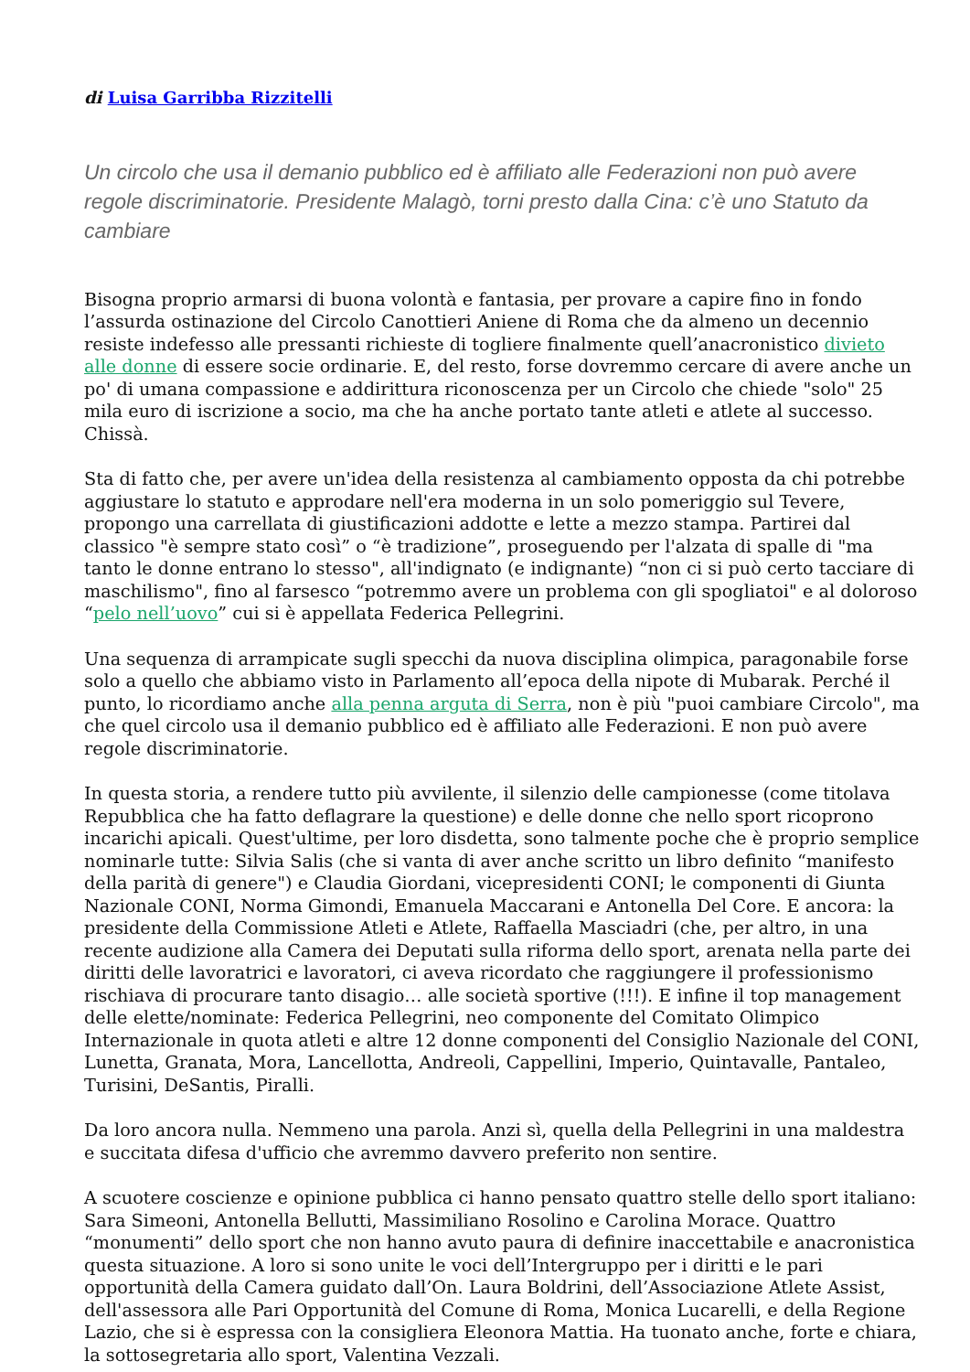di Luisa Garribba Rizzitelli
Un circolo che usa il demanio pubblico ed è affiliato alle Federazioni non può avere regole discriminatorie. Presidente Malagò, torni presto dalla Cina: c’è uno Statuto da cambiare
Bisogna proprio armarsi di buona volontà e fantasia, per provare a capire fino in fondo l’assurda ostinazione del Circolo Canottieri Aniene di Roma che da almeno un decennio resiste indefesso alle pressanti richieste di togliere finalmente quell’anacronistico divieto alle donne di essere socie ordinarie. E, del resto, forse dovremmo cercare di avere anche un po' di umana compassione e addirittura riconoscenza per un Circolo che chiede "solo" 25 mila euro di iscrizione a socio, ma che ha anche portato tante atleti e atlete al successo. Chissà.
Sta di fatto che, per avere un'idea della resistenza al cambiamento opposta da chi potrebbe aggiustare lo statuto e approdare nell'era moderna in un solo pomeriggio sul Tevere, propongo una carrellata di giustificazioni addotte e lette a mezzo stampa. Partirei dal classico "è sempre stato così” o “è tradizione”, proseguendo per l'alzata di spalle di "ma tanto le donne entrano lo stesso", all'indignato (e indignante) “non ci si può certo tacciare di maschilismo", fino al farsesco “potremmo avere un problema con gli spogliatoi" e al doloroso “pelo nell’uovo” cui si è appellata Federica Pellegrini.
Una sequenza di arrampicate sugli specchi da nuova disciplina olimpica, paragonabile forse solo a quello che abbiamo visto in Parlamento all’epoca della nipote di Mubarak. Perché il punto, lo ricordiamo anche alla penna arguta di Serra, non è più "puoi cambiare Circolo", ma che quel circolo usa il demanio pubblico ed è affiliato alle Federazioni. E non può avere regole discriminatorie.
In questa storia, a rendere tutto più avvilente, il silenzio delle campionesse (come titolava Repubblica che ha fatto deflagrare la questione) e delle donne che nello sport ricoprono incarichi apicali. Quest'ultime, per loro disdetta, sono talmente poche che è proprio semplice nominarle tutte: Silvia Salis (che si vanta di aver anche scritto un libro definito “manifesto della parità di genere") e Claudia Giordani, vicepresidenti CONI; le componenti di Giunta Nazionale CONI, Norma Gimondi, Emanuela Maccarani e Antonella Del Core. E ancora: la presidente della Commissione Atleti e Atlete, Raffaella Masciadri (che, per altro, in una recente audizione alla Camera dei Deputati sulla riforma dello sport, arenata nella parte dei diritti delle lavoratrici e lavoratori, ci aveva ricordato che raggiungere il professionismo rischiava di procurare tanto disagio… alle società sportive (!!!). E infine il top management delle elette/nominate: Federica Pellegrini, neo componente del Comitato Olimpico Internazionale in quota atleti e altre 12 donne componenti del Consiglio Nazionale del CONI, Lunetta, Granata, Mora, Lancellotta, Andreoli, Cappellini, Imperio, Quintavalle, Pantaleo, Turisini, DeSantis, Piralli.
Da loro ancora nulla. Nemmeno una parola. Anzi sì, quella della Pellegrini in una maldestra e succitata difesa d'ufficio che avremmo davvero preferito non sentire.
A scuotere coscienze e opinione pubblica ci hanno pensato quattro stelle dello sport italiano: Sara Simeoni, Antonella Bellutti, Massimiliano Rosolino e Carolina Morace. Quattro “monumenti” dello sport che non hanno avuto paura di definire inaccettabile e anacronistica questa situazione. A loro si sono unite le voci dell’Intergruppo per i diritti e le pari opportunità della Camera guidato dall’On. Laura Boldrini, dell’Associazione Atlete Assist, dell'assessora alle Pari Opportunità del Comune di Roma, Monica Lucarelli, e della Regione Lazio, che si è espressa con la consigliera Eleonora Mattia. Ha tuonato anche, forte e chiara, la sottosegretaria allo sport, Valentina Vezzali.